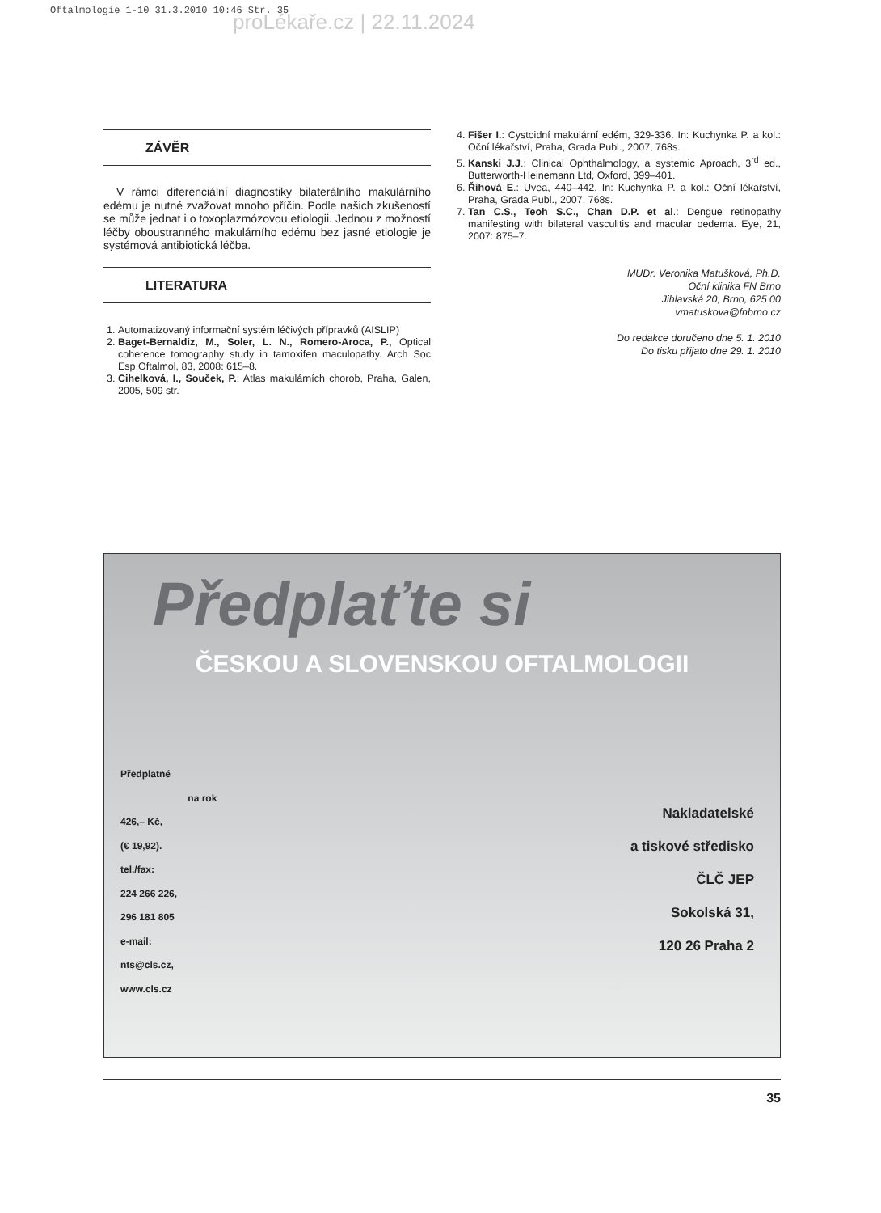Oftalmologie 1-10 31.3.2010 10:46 Str. 35
proLékaře.cz | 22.11.2024
ZÁVĚR
V rámci diferenciální diagnostiky bilaterálního makulárního edému je nutné zvažovat mnoho příčin. Podle našich zkušeností se může jednat i o toxoplazmózovou etiologii. Jednou z možností léčby oboustranného makulárního edému bez jasné etiologie je systémová antibiotická léčba.
LITERATURA
1. Automatizovaný informační systém léčivých přípravků (AISLIP)
2. Baget-Bernaldiz, M., Soler, L. N., Romero-Aroca, P., Optical coherence tomography study in tamoxifen maculopathy. Arch Soc Esp Oftalmol, 83, 2008: 615–8.
3. Cihelková, I., Souček, P.: Atlas makulárních chorob, Praha, Galen, 2005, 509 str.
4. Fišer I.: Cystoidní makulární edém, 329-336. In: Kuchynka P. a kol.: Oční lékařství, Praha, Grada Publ., 2007, 768s.
5. Kanski J.J.: Clinical Ophthalmology, a systemic Aproach, 3<sup>rd</sup> ed., Butterworth-Heinemann Ltd, Oxford, 399–401.
6. Říhová E.: Uvea, 440–442. In: Kuchynka P. a kol.: Oční lékařství, Praha, Grada Publ., 2007, 768s.
7. Tan C.S., Teoh S.C., Chan D.P. et al.: Dengue retinopathy manifesting with bilateral vasculitis and macular oedema. Eye, 21, 2007: 875–7.
MUDr. Veronika Matušková, Ph.D.
Oční klinika FN Brno
Jihlavská 20, Brno, 625 00
vmatuskova@fnbrno.cz
Do redakce doručeno dne 5. 1. 2010
Do tisku přijato dne 29. 1. 2010
Předplaťte si
ČESKOU A SLOVENSKOU OFTALMOLOGII
Předplatné
na rok
426,– Kč,
(€ 19,92).
tel./fax:
224 266 226,
296 181 805
e-mail:
nts@cls.cz,
www.cls.cz
Nakladatelské
a tiskové středisko
ČLČ JEP
Sokolská 31,
120 26 Praha 2
35